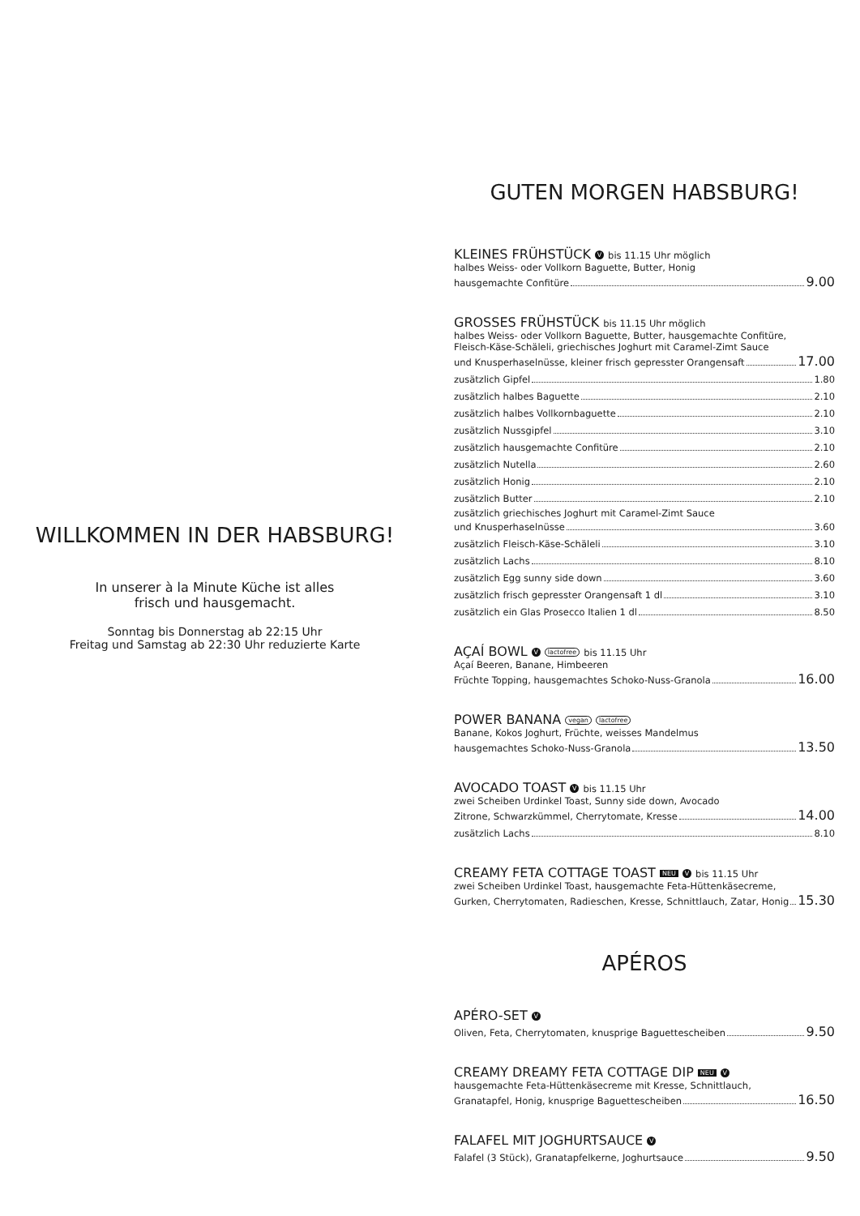WILLKOMMEN IN DER HABSBURG!
In unserer à la Minute Küche ist alles
frisch und hausgemacht.
Sonntag bis Donnerstag ab 22:15 Uhr
Freitag und Samstag ab 22:30 Uhr reduzierte Karte
GUTEN MORGEN HABSBURG!
KLEINES FRÜHSTÜCK V bis 11.15 Uhr möglich
halbes Weiss- oder Vollkorn Baguette, Butter, Honig
hausgemachte Confitüre 9.00
GROSSES FRÜHSTÜCK bis 11.15 Uhr möglich
halbes Weiss- oder Vollkorn Baguette, Butter, hausgemachte Confitüre,
Fleisch-Käse-Schäleli, griechisches Joghurt mit Caramel-Zimt Sauce
und Knusperhaselnüsse, kleiner frisch gepresster Orangensaft 17.00
zusätzlich Gipfel 1.80
zusätzlich halbes Baguette 2.10
zusätzlich halbes Vollkornbaguette 2.10
zusätzlich Nussgipfel 3.10
zusätzlich hausgemachte Confitüre 2.10
zusätzlich Nutella 2.60
zusätzlich Honig 2.10
zusätzlich Butter 2.10
zusätzlich griechisches Joghurt mit Caramel-Zimt Sauce
und Knusperhaselnüsse 3.60
zusätzlich Fleisch-Käse-Schäleli 3.10
zusätzlich Lachs 8.10
zusätzlich Egg sunny side down 3.60
zusätzlich frisch gepresster Orangensaft 1 dl 3.10
zusätzlich ein Glas Prosecco Italien 1 dl 8.50
AÇAÍ BOWL V lactofree bis 11.15 Uhr
Açaí Beeren, Banane, Himbeeren
Früchte Topping, hausgemachtes Schoko-Nuss-Granola 16.00
POWER BANANA vegan lactofree
Banane, Kokos Joghurt, Früchte, weisses Mandelmus
hausgemachtes Schoko-Nuss-Granola 13.50
AVOCADO TOAST V bis 11.15 Uhr
zwei Scheiben Urdinkel Toast, Sunny side down, Avocado
Zitrone, Schwarzkümmel, Cherrytomate, Kresse 14.00
zusätzlich Lachs 8.10
CREAMY FETA COTTAGE TOAST NEU V bis 11.15 Uhr
zwei Scheiben Urdinkel Toast, hausgemachte Feta-Hüttenkäsecreme,
Gurken, Cherrytomaten, Radieschen, Kresse, Schnittlauch, Zatar, Honig 15.30
APÉROS
APÉRO-SET V
Oliven, Feta, Cherrytomaten, knusprige Baguettescheiben 9.50
CREAMY DREAMY FETA COTTAGE DIP NEU V
hausgemachte Feta-Hüttenkäsecreme mit Kresse, Schnittlauch,
Granatapfel, Honig, knusprige Baguettescheiben 16.50
FALAFEL MIT JOGHURTSAUCE V
Falafel (3 Stück), Granatapfelkerne, Joghurtsauce 9.50